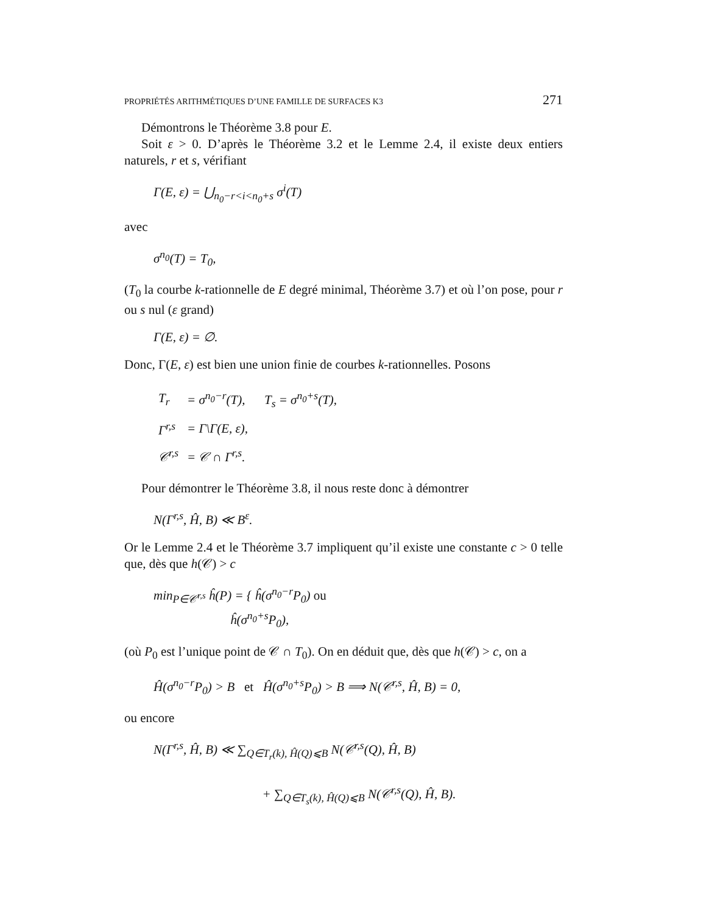PROPRIÉTÉS ARITHMÉTIQUES D’UNE FAMILLE DE SURFACES K3 271
Démontrons le Théorème 3.8 pour E.
Soit ε > 0. D’après le Théorème 3.2 et le Lemme 2.4, il existe deux entiers naturels, r et s, vérifiant
Γ(E, ε) = ⋃<sub>n<sub>0</sub>−r<i<n<sub>0</sub>+s</sub> σ<sup>i</sup>(T)
avec
σ<sup>n<sub>0</sub></sup>(T) = T<sub>0</sub>,
(T<sub>0</sub> la courbe k-rationnelle de E degré minimal, Théorème 3.7) et où l’on pose, pour r ou s nul (ε grand)
Γ(E, ε) = ∅.
Donc, Γ(E, ε) est bien une union finie de courbes k-rationnelles. Posons
| T<sub>r</sub> | = σ<sup>n<sub>0</sub>−r</sup>(T), T<sub>s</sub> = σ<sup>n<sub>0</sub>+s</sup>(T), |
| Γ<sup>r,s</sup> | = Γ\Γ(E, ε), |
| 𝒞<sup>r,s</sup> | = 𝒞 ∩ Γ<sup>r,s</sup>. |
Pour démontrer le Théorème 3.8, il nous reste donc à démontrer
N(Γ<sup>r,s</sup>, Ĥ, B) ≪ B<sup>ε</sup>.
Or le Lemme 2.4 et le Théorème 3.7 impliquent qu’il existe une constante c > 0 telle que, dès que h(𝒞) > c
min<sub>P∈𝒞<sup>r,s</sup></sub> ĥ(P) = { ĥ(σ<sup>n<sub>0</sub>−r</sup>P<sub>0</sub>) ou
ĥ(σ<sup>n<sub>0</sub>+s</sup>P<sub>0</sub>),
(où P<sub>0</sub> est l’unique point de 𝒞 ∩ T<sub>0</sub>). On en déduit que, dès que h(𝒞) > c, on a
Ĥ(σ<sup>n<sub>0</sub>−r</sup>P<sub>0</sub>) > B et Ĥ(σ<sup>n<sub>0</sub>+s</sup>P<sub>0</sub>) > B ⟹ N(𝒞<sup>r,s</sup>, Ĥ, B) = 0,
ou encore
N(Γ<sup>r,s</sup>, Ĥ, B) ≪ ∑<sub>Q∈T<sub>r</sub>(k), Ĥ(Q)⩽B</sub> N(𝒞<sup>r,s</sup>(Q), Ĥ, B)
+ ∑<sub>Q∈T<sub>s</sub>(k), Ĥ(Q)⩽B</sub> N(𝒞<sup>r,s</sup>(Q), Ĥ, B).